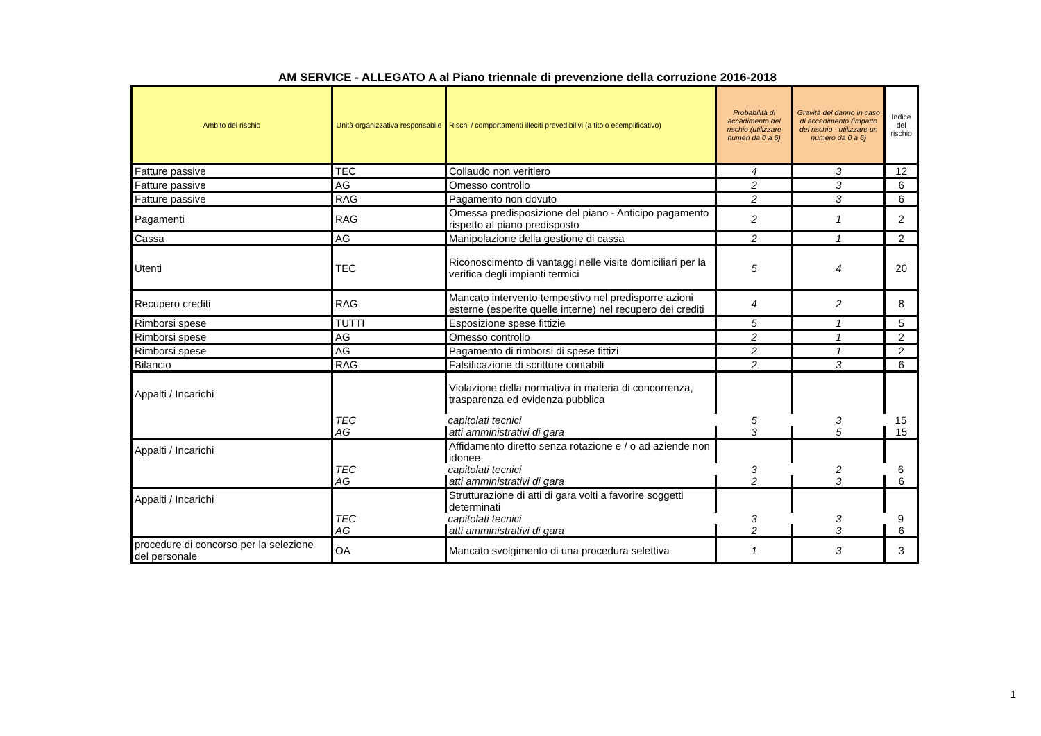AM SERVICE - ALLEGATO A al Piano triennale di prevenzione della corruzione 2016-2018
| Ambito del rischio | Unità organizzativa responsabile | Rischi / comportamenti illeciti prevedibilivi (a titolo esemplificativo) | Probabilità di accadimento del rischio (utilizzare numeri da 0 a 6) | Gravità del danno in caso di accadimento (impatto del rischio - utilizzare un numero da 0 a 6) | Indice del rischio |
| --- | --- | --- | --- | --- | --- |
| Fatture passive | TEC | Collaudo non veritiero | 4 | 3 | 12 |
| Fatture passive | AG | Omesso controllo | 2 | 3 | 6 |
| Fatture passive | RAG | Pagamento non dovuto | 2 | 3 | 6 |
| Pagamenti | RAG | Omessa predisposizione del piano - Anticipo pagamento rispetto al piano predisposto | 2 | 1 | 2 |
| Cassa | AG | Manipolazione della gestione di cassa | 2 | 1 | 2 |
| Utenti | TEC | Riconoscimento di vantaggi nelle visite domiciliari per la verifica degli impianti termici | 5 | 4 | 20 |
| Recupero crediti | RAG | Mancato intervento tempestivo nel predisporre azioni esterne (esperite quelle interne) nel recupero dei crediti | 4 | 2 | 8 |
| Rimborsi spese | TUTTI | Esposizione spese fittizie | 5 | 1 | 5 |
| Rimborsi spese | AG | Omesso controllo | 2 | 1 | 2 |
| Rimborsi spese | AG | Pagamento di rimborsi di spese fittizi | 2 | 1 | 2 |
| Bilancio | RAG | Falsificazione di scritture contabili | 2 | 3 | 6 |
| Appalti / Incarichi | | Violazione della normativa in materia di concorrenza, trasparenza ed evidenza pubblica | | | |
| | TEC | capitolati tecnici | 5 | 3 | 15 |
| | AG | atti amministrativi di gara | 3 | 5 | 15 |
| Appalti / Incarichi | | Affidamento diretto senza rotazione e / o ad aziende non idonee | | | |
| | TEC | capitolati tecnici | 3 | 2 | 6 |
| | AG | atti amministrativi di gara | 2 | 3 | 6 |
| Appalti / Incarichi | | Strutturazione di atti di gara volti a favorire soggetti determinati | | | |
| | TEC | capitolati tecnici | 3 | 3 | 9 |
| | AG | atti amministrativi di gara | 2 | 3 | 6 |
| procedure di concorso per la selezione del personale | OA | Mancato svolgimento di una procedura selettiva | 1 | 3 | 3 |
1